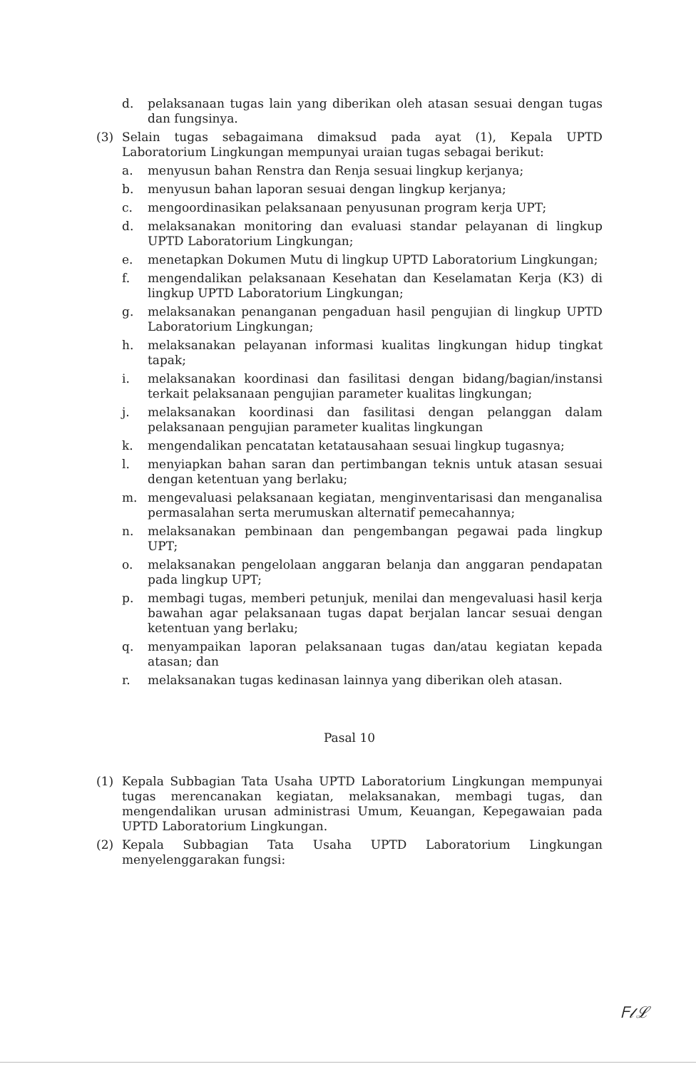d. pelaksanaan tugas lain yang diberikan oleh atasan sesuai dengan tugas dan fungsinya.
(3) Selain tugas sebagaimana dimaksud pada ayat (1), Kepala UPTD Laboratorium Lingkungan mempunyai uraian tugas sebagai berikut:
a. menyusun bahan Renstra dan Renja sesuai lingkup kerjanya;
b. menyusun bahan laporan sesuai dengan lingkup kerjanya;
c. mengoordinasikan pelaksanaan penyusunan program kerja UPT;
d. melaksanakan monitoring dan evaluasi standar pelayanan di lingkup UPTD Laboratorium Lingkungan;
e. menetapkan Dokumen Mutu di lingkup UPTD Laboratorium Lingkungan;
f. mengendalikan pelaksanaan Kesehatan dan Keselamatan Kerja (K3) di lingkup UPTD Laboratorium Lingkungan;
g. melaksanakan penanganan pengaduan hasil pengujian di lingkup UPTD Laboratorium Lingkungan;
h. melaksanakan pelayanan informasi kualitas lingkungan hidup tingkat tapak;
i. melaksanakan koordinasi dan fasilitasi dengan bidang/bagian/instansi terkait pelaksanaan pengujian parameter kualitas lingkungan;
j. melaksanakan koordinasi dan fasilitasi dengan pelanggan dalam pelaksanaan pengujian parameter kualitas lingkungan
k. mengendalikan pencatatan ketatausahaan sesuai lingkup tugasnya;
l. menyiapkan bahan saran dan pertimbangan teknis untuk atasan sesuai dengan ketentuan yang berlaku;
m. mengevaluasi pelaksanaan kegiatan, menginventarisasi dan menganalisa permasalahan serta merumuskan alternatif pemecahannya;
n. melaksanakan pembinaan dan pengembangan pegawai pada lingkup UPT;
o. melaksanakan pengelolaan anggaran belanja dan anggaran pendapatan pada lingkup UPT;
p. membagi tugas, memberi petunjuk, menilai dan mengevaluasi hasil kerja bawahan agar pelaksanaan tugas dapat berjalan lancar sesuai dengan ketentuan yang berlaku;
q. menyampaikan laporan pelaksanaan tugas dan/atau kegiatan kepada atasan; dan
r. melaksanakan tugas kedinasan lainnya yang diberikan oleh atasan.
Pasal 10
(1) Kepala Subbagian Tata Usaha UPTD Laboratorium Lingkungan mempunyai tugas merencanakan kegiatan, melaksanakan, membagi tugas, dan mengendalikan urusan administrasi Umum, Keuangan, Kepegawaian pada UPTD Laboratorium Lingkungan.
(2) Kepala Subbagian Tata Usaha UPTD Laboratorium Lingkungan menyelenggarakan fungsi:
ᖴ𝓁ℒ